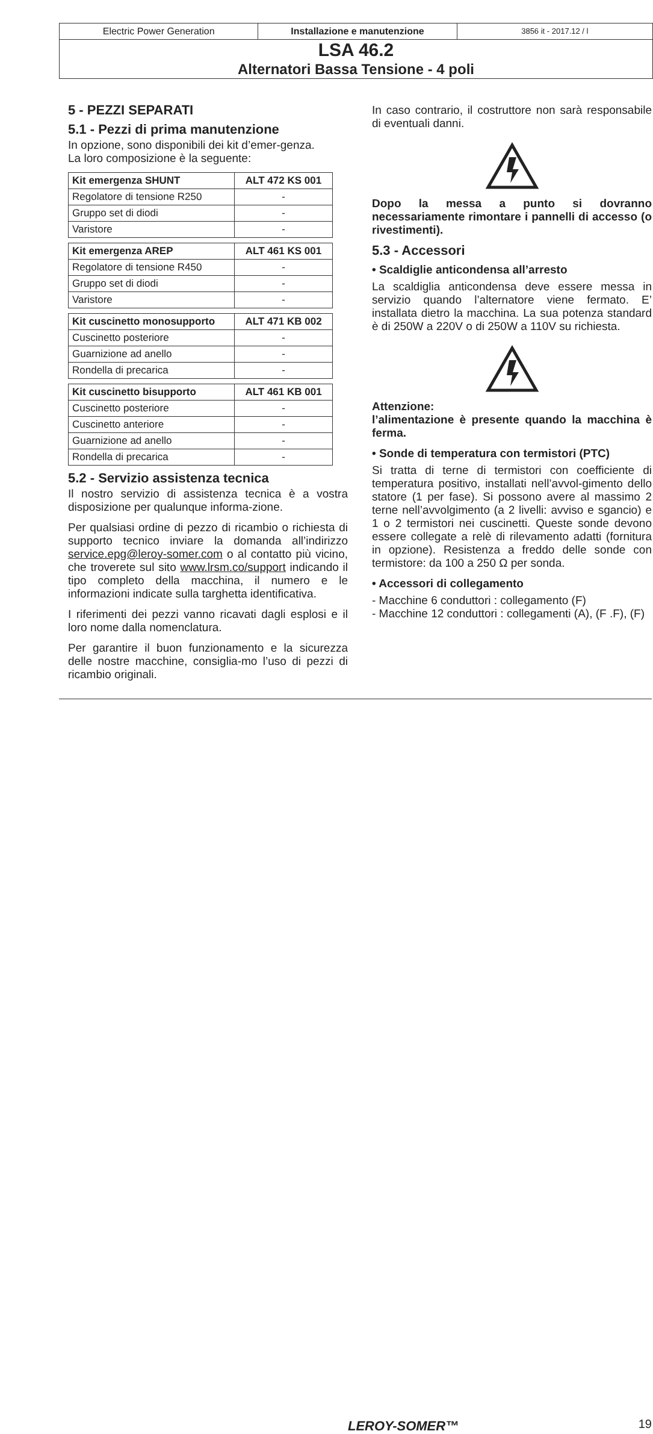Electric Power Generation Installazione e manutenzione
3856 it - 2017.12 / l
LSA 46.2
Alternatori Bassa Tensione - 4 poli
5 - PEZZI SEPARATI
5.1 - Pezzi di prima manutenzione
In opzione, sono disponibili dei kit d’emer-genza.
La loro composizione è la seguente:
| Kit emergenza SHUNT | ALT 472 KS 001 |
| --- | --- |
| Regolatore di tensione R250 | - |
| Gruppo set di diodi | - |
| Varistore | - |
| Kit emergenza AREP | ALT 461 KS 001 |
| --- | --- |
| Regolatore di tensione R450 | - |
| Gruppo set di diodi | - |
| Varistore | - |
| Kit cuscinetto monosupporto | ALT 471 KB 002 |
| --- | --- |
| Cuscinetto posteriore | - |
| Guarnizione ad anello | - |
| Rondella di precarica | - |
| Kit cuscinetto bisupporto | ALT 461 KB 001 |
| --- | --- |
| Cuscinetto posteriore | - |
| Cuscinetto anteriore | - |
| Guarnizione ad anello | - |
| Rondella di precarica | - |
5.2 - Servizio assistenza tecnica
Il nostro servizio di assistenza tecnica è a vostra disposizione per qualunque informa-zione.
Per qualsiasi ordine di pezzo di ricambio o richiesta di supporto tecnico inviare la domanda all’indirizzo service.epg@leroy-somer.com o al contatto più vicino, che troverete sul sito www.lrsm.co/support indicando il tipo completo della macchina, il numero e le informazioni indicate sulla targhetta identificativa.
I riferimenti dei pezzi vanno ricavati dagli esplosi e il loro nome dalla nomenclatura.
Per garantire il buon funzionamento e la sicurezza delle nostre macchine, consiglia-mo l’uso di pezzi di ricambio originali.
In caso contrario, il costruttore non sarà responsabile di eventuali danni.
Dopo la messa a punto si dovranno necessariamente rimontare i pannelli di accesso (o rivestimenti).
5.3 - Accessori
• Scaldiglie anticondensa all’arresto
La scaldiglia anticondensa deve essere messa in servizio quando l’alternatore viene fermato. E’ installata dietro la macchina. La sua potenza standard è di 250W a 220V o di 250W a 110V su richiesta.
Attenzione:
l’alimentazione è presente quando la macchina è ferma.
• Sonde di temperatura con termistori (PTC)
Si tratta di terne di termistori con coefficiente di temperatura positivo, installati nell’avvol-gimento dello statore (1 per fase). Si possono avere al massimo 2 terne nell’avvolgimento (a 2 livelli: avviso e sgancio) e 1 o 2 termistori nei cuscinetti. Queste sonde devono essere collegate a relè di rilevamento adatti (fornitura in opzione). Resistenza a freddo delle sonde con termistore: da 100 a 250 Ω per sonda.
• Accessori di collegamento
- Macchine 6 conduttori : collegamento (F)
- Macchine 12 conduttori : collegamenti (A), (F .F), (F)
LEROY-SOMER™ 19